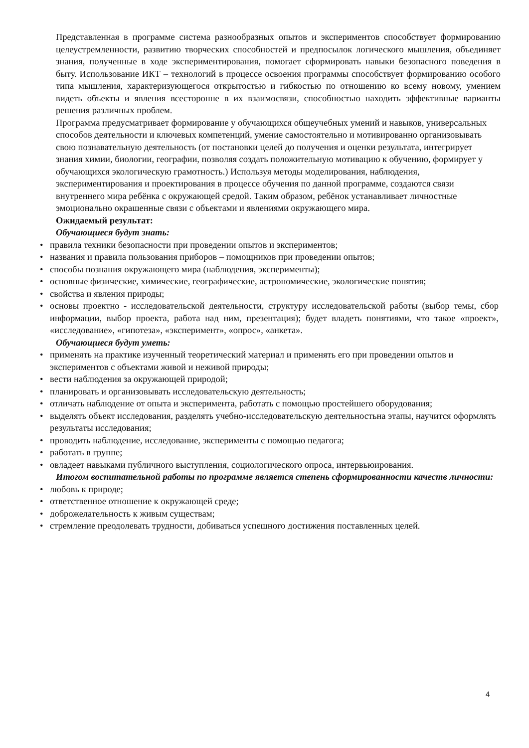Представленная в программе система разнообразных опытов и экспериментов способствует формированию целеустремленности, развитию творческих способностей и предпосылок логического мышления, объединяет знания, полученные в ходе экспериментирования, помогает сформировать навыки безопасного поведения в быту. Использование ИКТ – технологий в процессе освоения программы способствует формированию особого типа мышления, характеризующегося открытостью и гибкостью по отношению ко всему новому, умением видеть объекты и явления всесторонне в их взаимосвязи, способностью находить эффективные варианты решения различных проблем.
Программа предусматривает формирование у обучающихся общеучебных умений и навыков, универсальных способов деятельности и ключевых компетенций, умение самостоятельно и мотивированно организовывать свою познавательную деятельность (от постановки целей до получения и оценки результата, интегрирует знания химии, биологии, географии, позволяя создать положительную мотивацию к обучению, формирует у обучающихся экологическую грамотность.) Используя методы моделирования, наблюдения, экспериментирования и проектирования в процессе обучения по данной программе, создаются связи внутреннего мира ребёнка с окружающей средой. Таким образом, ребёнок устанавливает личностные эмоционально окрашенные связи с объектами и явлениями окружающего мира.
Ожидаемый результат:
Обучающиеся будут знать:
• правила техники безопасности при проведении опытов и экспериментов;
• названия и правила пользования приборов – помощников при проведении опытов;
• способы познания окружающего мира (наблюдения, эксперименты);
• основные физические, химические, географические, астрономические, экологические понятия;
• свойства и явления природы;
• основы проектно - исследовательской деятельности, структуру исследовательской работы (выбор темы, сбор информации, выбор проекта, работа над ним, презентация); будет владеть понятиями, что такое «проект», «исследование», «гипотеза», «эксперимент», «опрос», «анкета».
Обучающиеся будут уметь:
• применять на практике изученный теоретический материал и применять его при проведении опытов и экспериментов с объектами живой и неживой природы;
• вести наблюдения за окружающей природой;
• планировать и организовывать исследовательскую деятельность;
• отличать наблюдение от опыта и эксперимента, работать с помощью простейшего оборудования;
• выделять объект исследования, разделять учебно-исследовательскую деятельностьна этапы, научится оформлять результаты исследования;
• проводить наблюдение, исследование, эксперименты с помощью педагога;
• работать в группе;
• овладеет навыками публичного выступления, социологического опроса, интервьюирования.
Итогом воспитательной работы по программе является степень сформированности качеств личности:
• любовь к природе;
• ответственное отношение к окружающей среде;
• доброжелательность к живым существам;
• стремление преодолевать трудности, добиваться успешного достижения поставленных целей.
4